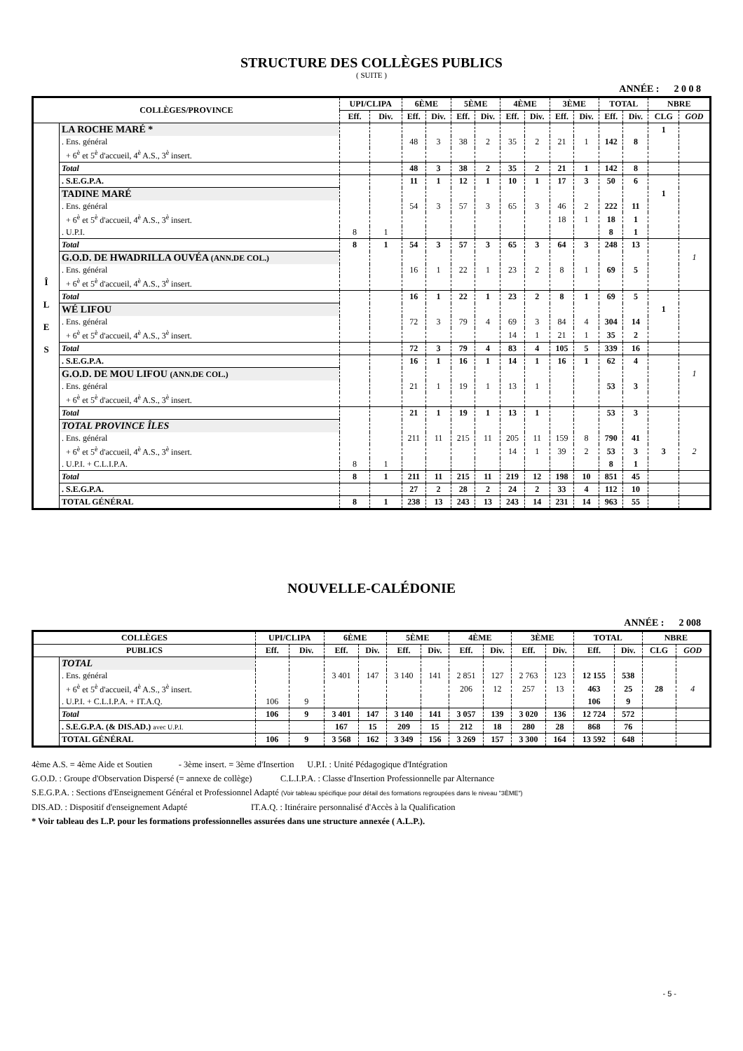STRUCTURE DES COLLÈGES PUBLICS
( SUITE )
ANNÉE : 2 0 0 8
| COLLÈGES/PROVINCE | | UPI/CLIPA | | 6ÈME | | 5ÈME | | 4ÈME | | 3ÈME | | TOTAL | | NBRE | |
| --- | --- | --- | --- | --- | --- | --- | --- | --- | --- | --- | --- | --- | --- | --- | --- |
| | | Eff. | Div. | Eff. | Div. | Eff. | Div. | Eff. | Div. | Eff. | Div. | Eff. | Div. | CLG | GOD |
| Î L E S | LA ROCHE MARÉ * | | | | | | | | | | | | | 1 | |
| | . Ens. général | | | 48 | 3 | 38 | 2 | 35 | 2 | 21 | 1 | 142 | 8 | | |
| | + 6<sup>è</sup> et 5<sup>è</sup> d'accueil, 4<sup>è</sup> A.S., 3<sup>è</sup> insert. | | | | | | | | | | | | | | |
| | Total | | | 48 | 3 | 38 | 2 | 35 | 2 | 21 | 1 | 142 | 8 | | |
| | . S.E.G.P.A. | | | 11 | 1 | 12 | 1 | 10 | 1 | 17 | 3 | 50 | 6 | | |
| | TADINE MARÉ | | | | | | | | | | | | | 1 | |
| | . Ens. général | | | 54 | 3 | 57 | 3 | 65 | 3 | 46 | 2 | 222 | 11 | | |
| | + 6<sup>è</sup> et 5<sup>è</sup> d'accueil, 4<sup>è</sup> A.S., 3<sup>è</sup> insert. | | | | | | | | | 18 | 1 | 18 | 1 | | |
| | . U.P.I. | 8 | 1 | | | | | | | | | 8 | 1 | | |
| | Total | 8 | 1 | 54 | 3 | 57 | 3 | 65 | 3 | 64 | 3 | 248 | 13 | | |
| | G.O.D. DE HWADRILLA OUVÉA (ANN.DE COL.) | | | | | | | | | | | | | | 1 |
| | . Ens. général | | | 16 | 1 | 22 | 1 | 23 | 2 | 8 | 1 | 69 | 5 | | |
| | + 6<sup>è</sup> et 5<sup>è</sup> d'accueil, 4<sup>è</sup> A.S., 3<sup>è</sup> insert. | | | | | | | | | | | | | | |
| | Total | | | 16 | 1 | 22 | 1 | 23 | 2 | 8 | 1 | 69 | 5 | | |
| | WÉ LIFOU | | | | | | | | | | | | | 1 | |
| | . Ens. général | | | 72 | 3 | 79 | 4 | 69 | 3 | 84 | 4 | 304 | 14 | | |
| | + 6<sup>è</sup> et 5<sup>è</sup> d'accueil, 4<sup>è</sup> A.S., 3<sup>è</sup> insert. | | | | | | | 14 | 1 | 21 | 1 | 35 | 2 | | |
| | Total | | | 72 | 3 | 79 | 4 | 83 | 4 | 105 | 5 | 339 | 16 | | |
| | . S.E.G.P.A. | | | 16 | 1 | 16 | 1 | 14 | 1 | 16 | 1 | 62 | 4 | | |
| | G.O.D. DE MOU LIFOU (ANN.DE COL.) | | | | | | | | | | | | | | 1 |
| | . Ens. général | | | 21 | 1 | 19 | 1 | 13 | 1 | | | 53 | 3 | | |
| | + 6<sup>è</sup> et 5<sup>è</sup> d'accueil, 4<sup>è</sup> A.S., 3<sup>è</sup> insert. | | | | | | | | | | | | | | |
| | Total | | | 21 | 1 | 19 | 1 | 13 | 1 | | | 53 | 3 | | |
| | TOTAL PROVINCE ÎLES | | | | | | | | | | | | | | |
| | . Ens. général | | | 211 | 11 | 215 | 11 | 205 | 11 | 159 | 8 | 790 | 41 | | |
| | + 6<sup>è</sup> et 5<sup>è</sup> d'accueil, 4<sup>è</sup> A.S., 3<sup>è</sup> insert. | | | | | | | 14 | 1 | 39 | 2 | 53 | 3 | 3 | 2 |
| | . U.P.I. + C.L.I.P.A. | 8 | 1 | | | | | | | | | 8 | 1 | | |
| | Total | 8 | 1 | 211 | 11 | 215 | 11 | 219 | 12 | 198 | 10 | 851 | 45 | | |
| | . S.E.G.P.A. | | | 27 | 2 | 28 | 2 | 24 | 2 | 33 | 4 | 112 | 10 | | |
| | TOTAL GÉNÉRAL | 8 | 1 | 238 | 13 | 243 | 13 | 243 | 14 | 231 | 14 | 963 | 55 | | |
NOUVELLE-CALÉDONIE
ANNÉE : 2 008
| COLLÈGES | | UPI/CLIPA | | 6ÈME | | 5ÈME | | 4ÈME | | 3ÈME | | TOTAL | | NBRE | |
| --- | --- | --- | --- | --- | --- | --- | --- | --- | --- | --- | --- | --- | --- | --- | --- |
| PUBLICS | | Eff. | Div. | Eff. | Div. | Eff. | Div. | Eff. | Div. | Eff. | Div. | Eff. | Div. | CLG | GOD |
| | TOTAL | | | | | | | | | | | | | | |
| | . Ens. général | | | 3 401 | 147 | 3 140 | 141 | 2 851 | 127 | 2 763 | 123 | 12 155 | 538 | | |
| | + 6<sup>è</sup> et 5<sup>è</sup> d'accueil, 4<sup>è</sup> A.S., 3<sup>è</sup> insert. | | | | | | | 206 | 12 | 257 | 13 | 463 | 25 | 28 | 4 |
| | . U.P.I. + C.L.I.P.A. + IT.A.Q. | 106 | 9 | | | | | | | | | 106 | 9 | | |
| | Total | 106 | 9 | 3 401 | 147 | 3 140 | 141 | 3 057 | 139 | 3 020 | 136 | 12 724 | 572 | | |
| | . S.E.G.P.A. (& DIS.AD.) avec U.P.I. | | | 167 | 15 | 209 | 15 | 212 | 18 | 280 | 28 | 868 | 76 | | |
| | TOTAL GÉNÉRAL | 106 | 9 | 3 568 | 162 | 3 349 | 156 | 3 269 | 157 | 3 300 | 164 | 13 592 | 648 | | |
4ème A.S. = 4ème Aide et Soutien - 3ème insert. = 3ème d'Insertion U.P.I. : Unité Pédagogique d'Intégration
G.O.D. : Groupe d'Observation Dispersé (= annexe de collège) C.L.I.P.A. : Classe d'Insertion Professionnelle par Alternance
S.E.G.P.A. : Sections d'Enseignement Général et Professionnel Adapté (Voir tableau spécifique pour détail des formations regroupées dans le niveau "3ÈME")
DIS.AD. : Dispositif d'enseignement Adapté IT.A.Q. : Itinéraire personnalisé d'Accès à la Qualification
* Voir tableau des L.P. pour les formations professionnelles assurées dans une structure annexée ( A.L.P.).
- 5 -